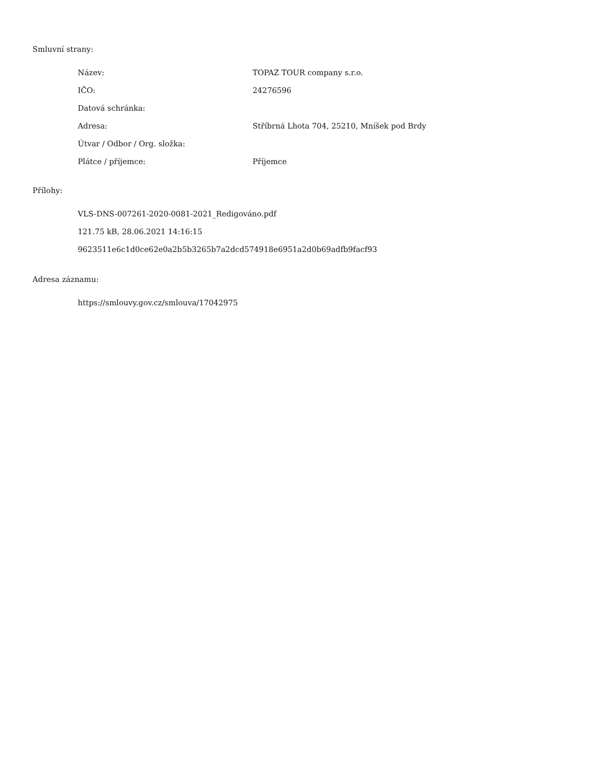Smluvní strany:
| Název: | TOPAZ TOUR company s.r.o. |
| IČO: | 24276596 |
| Datová schránka: | |
| Adresa: | Stříbrná Lhota 704, 25210, Mníšek pod Brdy |
| Útvar / Odbor / Org. složka: | |
| Plátce / příjemce: | Příjemce |
Přílohy:
VLS-DNS-007261-2020-0081-2021_Redigováno.pdf
121.75 kB, 28.06.2021 14:16:15
9623511e6c1d0ce62e0a2b5b3265b7a2dcd574918e6951a2d0b69adfb9facf93
Adresa záznamu:
https://smlouvy.gov.cz/smlouva/17042975